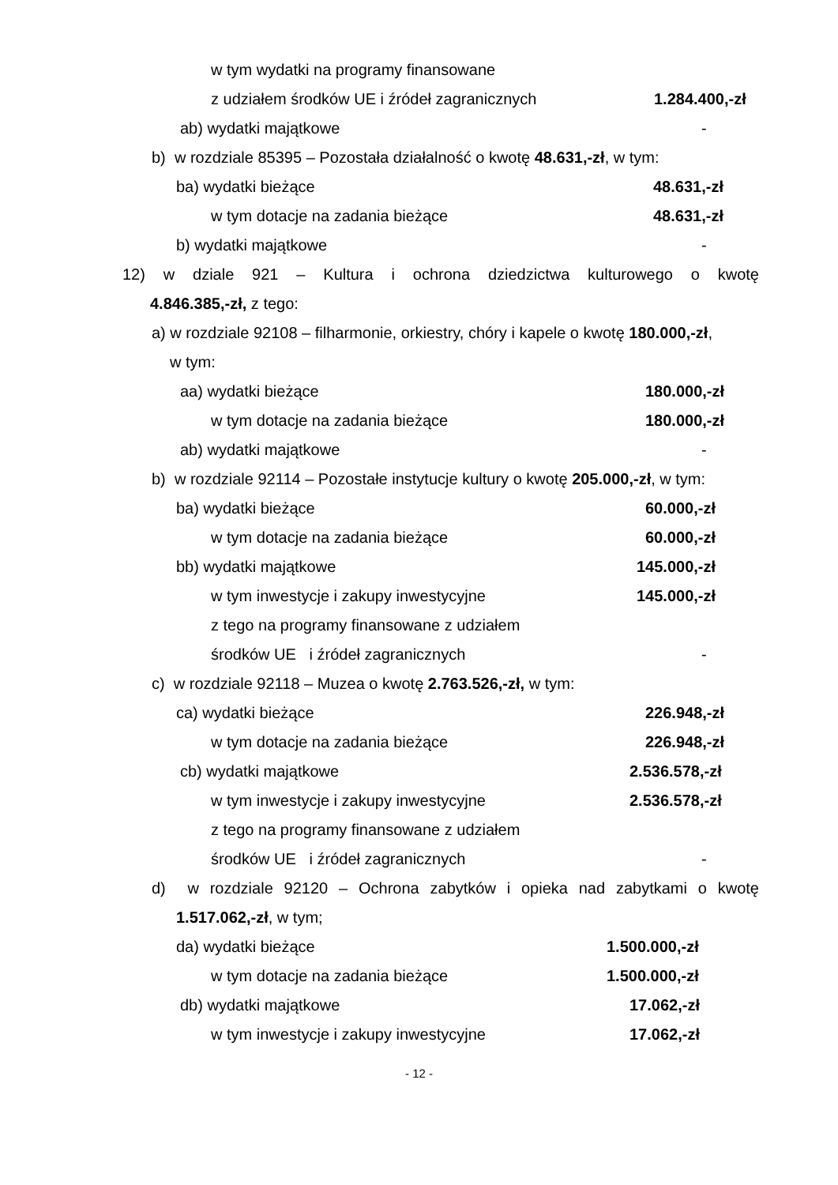w tym wydatki na programy finansowane
z udziałem środków UE i źródeł zagranicznych 1.284.400,-zł
ab) wydatki majątkowe -
b) w rozdziale 85395 – Pozostała działalność o kwotę 48.631,-zł, w tym:
ba) wydatki bieżące 48.631,-zł
w tym dotacje na zadania bieżące 48.631,-zł
b) wydatki majątkowe -
12) w dziale 921 – Kultura i ochrona dziedzictwa kulturowego o kwotę
4.846.385,-zł, z tego:
a) w rozdziale 92108 – filharmonie, orkiestry, chóry i kapele o kwotę 180.000,-zł,
w tym:
aa) wydatki bieżące 180.000,-zł
w tym dotacje na zadania bieżące 180.000,-zł
ab) wydatki majątkowe -
b) w rozdziale 92114 – Pozostałe instytucje kultury o kwotę 205.000,-zł, w tym:
ba) wydatki bieżące 60.000,-zł
w tym dotacje na zadania bieżące 60.000,-zł
bb) wydatki majątkowe 145.000,-zł
w tym inwestycje i zakupy inwestycyjne 145.000,-zł
z tego na programy finansowane z udziałem
środków UE i źródeł zagranicznych -
c) w rozdziale 92118 – Muzea o kwotę 2.763.526,-zł, w tym:
ca) wydatki bieżące 226.948,-zł
w tym dotacje na zadania bieżące 226.948,-zł
cb) wydatki majątkowe 2.536.578,-zł
w tym inwestycje i zakupy inwestycyjne 2.536.578,-zł
z tego na programy finansowane z udziałem
środków UE i źródeł zagranicznych -
d) w rozdziale 92120 – Ochrona zabytków i opieka nad zabytkami o kwotę
1.517.062,-zł, w tym;
da) wydatki bieżące 1.500.000,-zł
w tym dotacje na zadania bieżące 1.500.000,-zł
db) wydatki majątkowe 17.062,-zł
w tym inwestycje i zakupy inwestycyjne 17.062,-zł
- 12 -